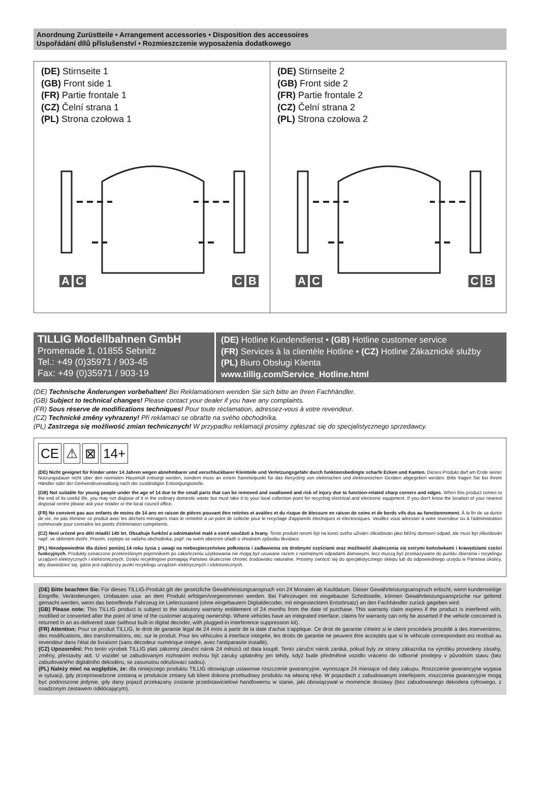Anordnung Zurüstteile • Arrangement accessories • Disposition des accessoires
Uspořádání dílů příslušenství • Rozmieszczenie wyposażenia dodatkowego
(DE) Stirnseite 1
(GB) Front side 1
(FR) Partie frontale 1
(CZ) Čelní strana 1
(PL) Strona czołowa 1
A C C B
(DE) Stirnseite 2
(GB) Front side 2
(FR) Partie frontale 2
(CZ) Čelní strana 2
(PL) Strona czołowa 2
A C C B
TILLIG Modellbahnen GmbH
Promenade 1, 01855 Sebnitz
Tel.: +49 (0)35971 / 903-45
Fax: +49 (0)35971 / 903-19
(DE) Hotline Kundendienst • (GB) Hotline customer service
(FR) Services à la clientèle Hotline • (CZ) Hotline Zákaznické služby
(PL) Biuro Obsługi Klienta
www.tillig.com/Service_Hotline.html
(DE) Technische Änderungen vorbehalten! Bei Reklamationen wenden Sie sich bitte an Ihren Fachhändler.
(GB) Subject to technical changes! Please contact your dealer if you have any complaints.
(FR) Sous réserve de modifications techniques! Pour toute réclamation, adressez-vous à votre revendeur.
(CZ) Technické změny vyhrazeny! Při reklamaci se obraťte na svého obchodníka.
(PL) Zastrzega się możliwość zmian technicznych! W przypadku reklamacji prosimy zgłaszać się do specjalistycznego sprzedawcy.
CE ⚠ ⊠ 14+
(DE) Nicht geeignet für Kinder unter 14 Jahren wegen abnehmbarer und verschluckbarer Kleinteile und Verletzungsgefahr durch funktionsbedingte scharfe Ecken und Kanten. Dieses Produkt darf am Ende seiner Nutzungsdauer nicht über den normalen Hausmüll entsorgt werden, sondern muss an einem Sammelpunkt für das Recycling von elektrischen und elektronischen Geräten abgegeben werden. Bitte fragen Sie bei Ihrem Händler oder der Gemeindeverwaltung nach der zuständigen Entsorgungsstelle.
(GB) Not suitable for young people under the age of 14 due to the small parts that can be removed and swallowed and risk of injury due to function-related sharp corners and edges. When this product comes to the end of its useful life, you may not dispose of it in the ordinary domestic waste but must take it to your local collection point for recycling electrical and electronic equipment. If you don't know the location of your nearest disposal centre please ask your retailer or the local council office.
(FR) Ne convient pas aux enfants de moins de 14 ans en raison de pièces pouvant être retirées et avalées et du risque de blessure en raison de coins et de bords vifs dus au fonctionnement. À la fin de sa durée de vie, ne pas éliminer ce produit avec les déchets ménagers mais le remettre à un point de collecte pour le recyclage d'appareils électriques et électroniques. Veuillez vous adresser à votre revendeur ou à l'administration communale pour connaître les points d'élimination compétents.
(CZ) Není určené pro děti mladší 14ti let. Obsahuje funkční a odnímatelné malé a ostré součásti a hrany. Tento produkt nesmí být na konci svého užívání zlikvidován jako běžný domovní odpad, ale musí být zlikvidován např. ve sběrném dvoře. Prosím, zeptejte se vašeho obchodníka, popř. na svém obecním úřadě o vhodném způsobu likvidace.
(PL) Nieodpowiednie dla dzieci poniżej 14 roku życia z uwagi na niebezpieczeństwo połknięcia i zadławienia się drobnymi częściami oraz możliwość skaleczenia się ostrymi końcówkami i krawędziami części funkcyjnych. Produkty oznaczone przekreślonym pojemnikiem po zakończeniu użytkowania nie mogą być usuwane razem z normalnymi odpadami domowymi, lecz muszą być przekazywane do punktu zbierania i recyklingu urządzeń elektrycznych i elektronicznych. Dzięki recyklingowi pomagają Państwo skutecznie chronić środowisko naturalne. Prosimy zwrócić się do specjalistycznego sklepu lub do odpowiedniego urzędu w Państwa okolicy, aby dowiedzieć się, gdzie jest najbliższy punkt recyklingu urządzeń elektrycznych i elektronicznych.
(DE) Bitte beachten Sie: Für dieses TILLIG-Produkt gilt der gesetzliche Gewährleistungsanspruch von 24 Monaten ab Kaufdatum. Dieser Gewährleistungsanspruch erlischt, wenn kundenseitige Eingriffe, Veränderungen, Umbauten usw. an dem Produkt erfolgen/vorgenommen werden. Bei Fahrzeugen mit eingebauter Schnittstelle, können Gewährleistungsansprüche nur geltend gemacht werden, wenn das betreffende Fahrzeug im Lieferzustand (ohne eingebautem Digitaldecoder, mit eingestecktem Entstörsatz) an den Fachhändler zurück gegeben wird.
(GB) Please note: This TILLIG product is subject to the statutory warranty entitlement of 24 months from the date of purchase. This warranty claim expires if the product is interfered with, modified or converted after the point of time of the customer acquiring ownership. Where vehicles have an integrated interface, claims for warranty can only be asserted if the vehicle concerned is returned in an as-delivered state (without built-in digital decoder, with plugged-in interference suppression kit).
(FR) Attention: Pour ce produit TILLIG, le droit de garantie légal de 24 mois à partir de la date d'achat s'applique. Ce droit de garantie s'éteint si le client procède/a procédé à des interventions, des modifications, des transformations, etc. sur le produit. Pour les véhicules à interface intégrée, les droits de garantie ne peuvent être acceptés que si le véhicule correspondant est restitué au revendeur dans l'état de livraison (sans décodeur numérique intégré, avec l'antiparasite installé).
(CZ) Upozornění: Pro tento výrobek TILLIG platí zákonný záruční nárok 24 měsíců od data koupě. Tento záruční nárok zaniká, pokud byly ze strany zákazníka na výrobku provedeny zásahy, změny, přestavby atd. U vozidel se zabudovaným rozhraním mohou být záruky uplatněny jen tehdy, když bude předmětné vozidlo vráceno do odborné prodejny v původním stavu (bez zabudovaného digitálního dekodéru, se zasunutou odrušovací sadou).
(PL) Należy mieć na względzie, że: dla niniejszego produktu TILLIG obowiązuje ustawowe roszczenie gwarancyjne, wynoszące 24 miesiące od daty zakupu. Roszczenie gwarancyjne wygasa w sytuacji, gdy przeprowadzone zostaną w produkcie zmiany lub klient dokona przebudowy produktu na własną rękę. W pojazdach z zabudowanym interfejsem, roszczenia gwarancyjne mogą być podnoszone jedynie, gdy dany pojazd przekazany zostanie przedstawicielowi handlowemu w stanie, jaki obowiązywał w momencie dostawy (bez zabudowanego dekodera cyfrowego, z osadzonym zestawem odkłócającym).